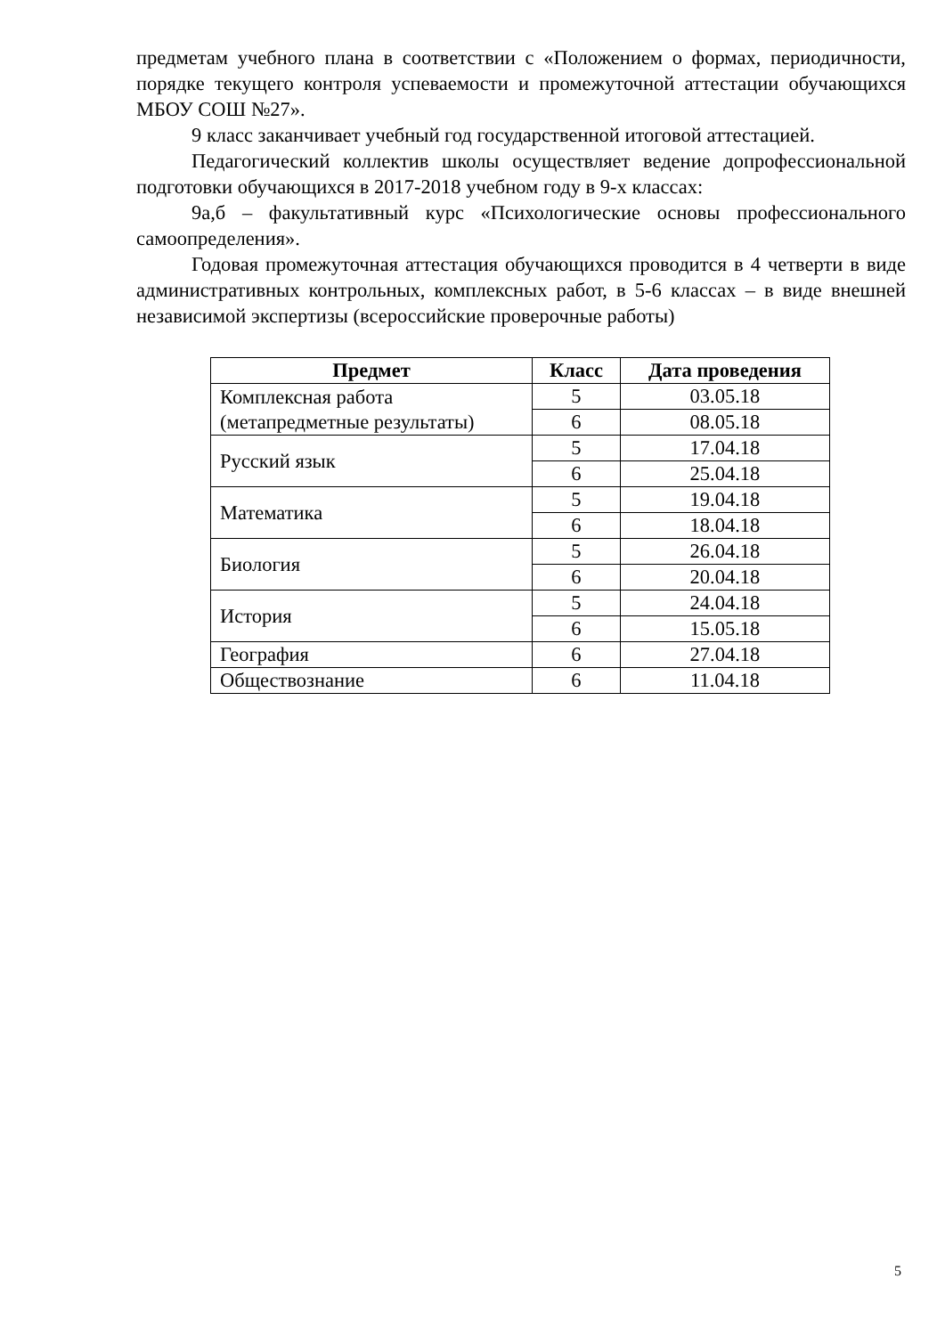предметам учебного плана в соответствии с «Положением о формах, периодичности, порядке текущего контроля успеваемости и промежуточной аттестации обучающихся МБОУ СОШ №27».
9 класс заканчивает учебный год государственной итоговой аттестацией.
Педагогический коллектив школы осуществляет ведение допрофессиональной подготовки обучающихся в 2017-2018 учебном году в 9-х классах:
9а,б – факультативный курс «Психологические основы профессионального самоопределения».
Годовая промежуточная аттестация обучающихся проводится в 4 четверти в виде административных контрольных, комплексных работ, в 5-6 классах – в виде внешней независимой экспертизы (всероссийские проверочные работы)
| Предмет | Класс | Дата проведения |
| --- | --- | --- |
| Комплексная работа (метапредметные результаты) | 5 | 03.05.18 |
| | 6 | 08.05.18 |
| Русский язык | 5 | 17.04.18 |
| | 6 | 25.04.18 |
| Математика | 5 | 19.04.18 |
| | 6 | 18.04.18 |
| Биология | 5 | 26.04.18 |
| | 6 | 20.04.18 |
| История | 5 | 24.04.18 |
| | 6 | 15.05.18 |
| География | 6 | 27.04.18 |
| Обществознание | 6 | 11.04.18 |
5